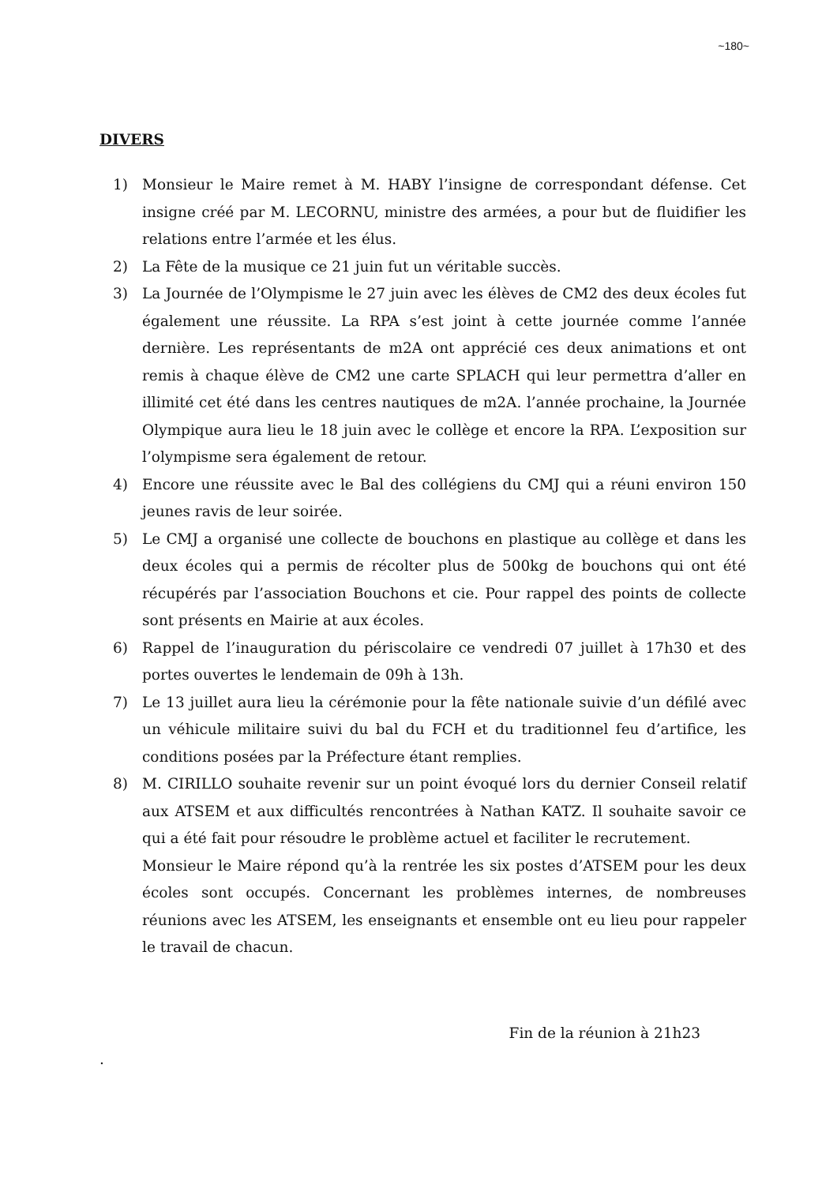~180~
DIVERS
1) Monsieur le Maire remet à M. HABY l’insigne de correspondant défense. Cet insigne créé par M. LECORNU, ministre des armées, a pour but de fluidifier les relations entre l’armée et les élus.
2) La Fête de la musique ce 21 juin fut un véritable succès.
3) La Journée de l’Olympisme le 27 juin avec les élèves de CM2 des deux écoles fut également une réussite. La RPA s’est joint à cette journée comme l’année dernière. Les représentants de m2A ont apprécié ces deux animations et ont remis à chaque élève de CM2 une carte SPLACH qui leur permettra d’aller en illimité cet été dans les centres nautiques de m2A. l’année prochaine, la Journée Olympique aura lieu le 18 juin avec le collège et encore la RPA. L’exposition sur l’olympisme sera également de retour.
4) Encore une réussite avec le Bal des collégiens du CMJ qui a réuni environ 150 jeunes ravis de leur soirée.
5) Le CMJ a organisé une collecte de bouchons en plastique au collège et dans les deux écoles qui a permis de récolter plus de 500kg de bouchons qui ont été récupérés par l’association Bouchons et cie. Pour rappel des points de collecte sont présents en Mairie at aux écoles.
6) Rappel de l’inauguration du périscolaire ce vendredi 07 juillet à 17h30 et des portes ouvertes le lendemain de 09h à 13h.
7) Le 13 juillet aura lieu la cérémonie pour la fête nationale suivie d’un défilé avec un véhicule militaire suivi du bal du FCH et du traditionnel feu d’artifice, les conditions posées par la Préfecture étant remplies.
8) M. CIRILLO souhaite revenir sur un point évoqué lors du dernier Conseil relatif aux ATSEM et aux difficultés rencontrées à Nathan KATZ. Il souhaite savoir ce qui a été fait pour résoudre le problème actuel et faciliter le recrutement.
Monsieur le Maire répond qu’à la rentrée les six postes d’ATSEM pour les deux écoles sont occupés. Concernant les problèmes internes, de nombreuses réunions avec les ATSEM, les enseignants et ensemble ont eu lieu pour rappeler le travail de chacun.
Fin de la réunion à 21h23
.